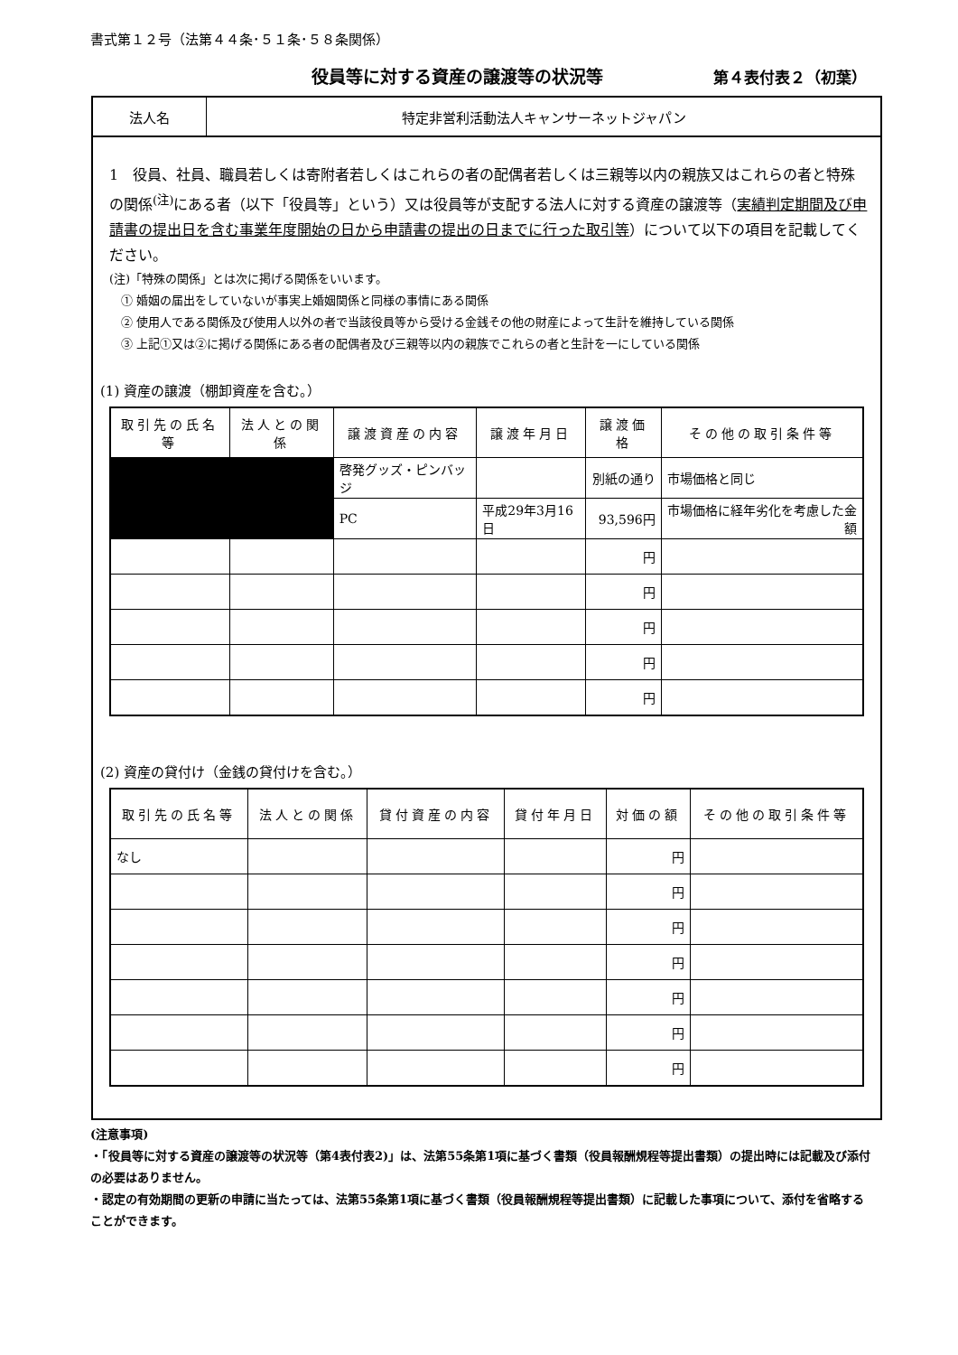書式第１２号（法第４４条･５１条･５８条関係）
役員等に対する資産の譲渡等の状況等 第４表付表２（初葉）
法人名 特定非営利活動法人キャンサーネットジャパン
1　役員、社員、職員若しくは寄附者若しくはこれらの者の配偶者若しくは三親等以内の親族又はこれらの者と特殊の関係<sup>(注)</sup>にある者（以下「役員等」という）又は役員等が支配する法人に対する資産の譲渡等（実績判定期間及び申請書の提出日を含む事業年度開始の日から申請書の提出の日までに行った取引等）について以下の項目を記載してください。
(注)「特殊の関係」とは次に掲げる関係をいいます。
　① 婚姻の届出をしていないが事実上婚姻関係と同様の事情にある関係
　② 使用人である関係及び使用人以外の者で当該役員等から受ける金銭その他の財産によって生計を維持している関係
　③ 上記①又は②に掲げる関係にある者の配偶者及び三親等以内の親族でこれらの者と生計を一にしている関係
(1) 資産の譲渡（棚卸資産を含む。）
| 取引先の氏名等 | 法人との関係 | 譲渡資産の内容 | 譲渡年月日 | 譲渡価格 | その他の取引条件等 |
| --- | --- | --- | --- | --- | --- |
| | | 啓発グッズ・ピンバッジ | | 別紙の通り | 市場価格と同じ |
| | | PC | 平成29年3月16日 | 93,596円 | 市場価格に経年劣化を考慮した金額 |
| | | | | 円 | |
| | | | | 円 | |
| | | | | 円 | |
| | | | | 円 | |
| | | | | 円 | |
(2) 資産の貸付け（金銭の貸付けを含む。）
| 取引先の氏名等 | 法人との関係 | 貸付資産の内容 | 貸付年月日 | 対価の額 | その他の取引条件等 |
| --- | --- | --- | --- | --- | --- |
| なし | | | | 円 | |
| | | | | 円 | |
| | | | | 円 | |
| | | | | 円 | |
| | | | | 円 | |
| | | | | 円 | |
| | | | | 円 | |
(注意事項)
・「役員等に対する資産の譲渡等の状況等（第4表付表2)」は、法第55条第1項に基づく書類（役員報酬規程等提出書類）の提出時には記載及び添付の必要はありません。
・認定の有効期間の更新の申請に当たっては、法第55条第1項に基づく書類（役員報酬規程等提出書類）に記載した事項について、添付を省略することができます。